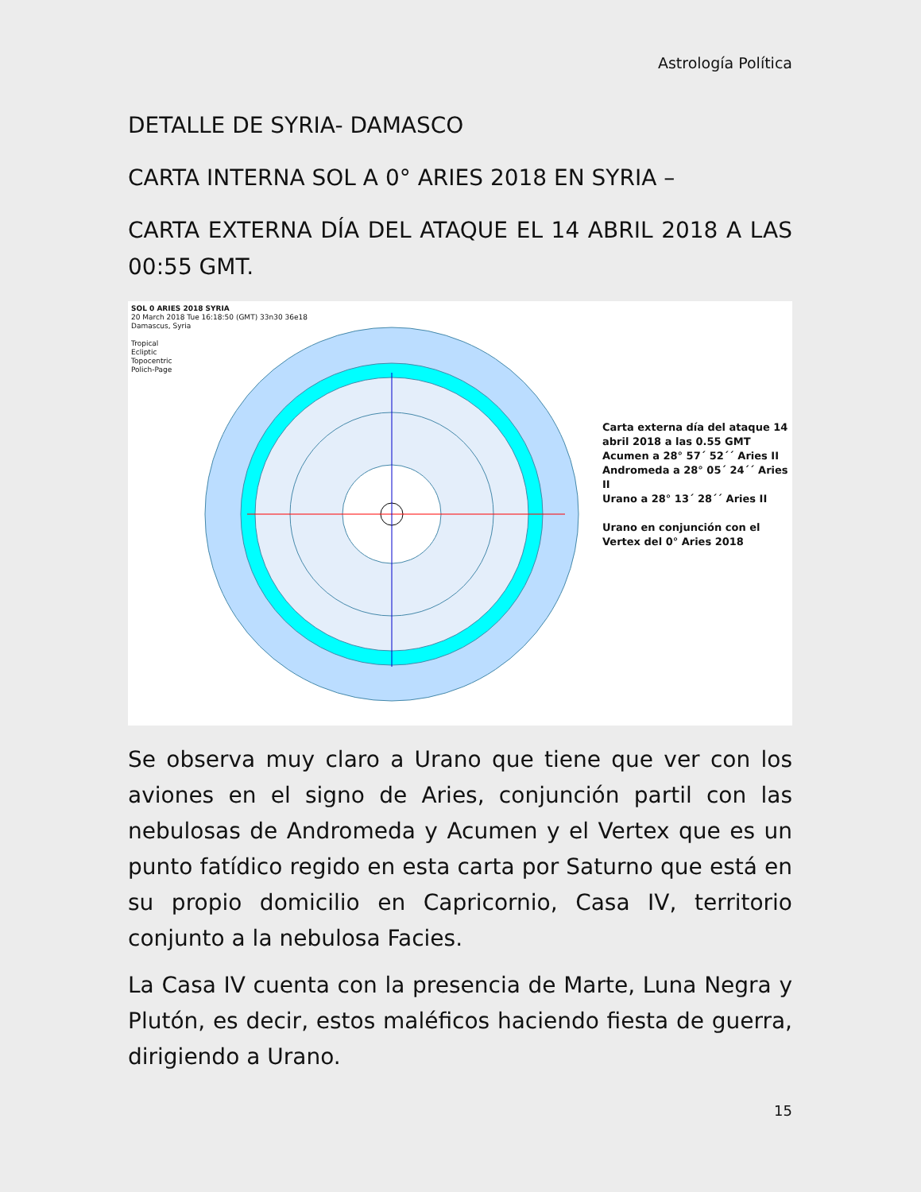Astrología Política
DETALLE DE SYRIA- DAMASCO
CARTA INTERNA SOL A 0° ARIES 2018 EN SYRIA –
CARTA EXTERNA DÍA DEL ATAQUE EL 14 ABRIL 2018 A LAS 00:55 GMT.
SOL 0 ARIES 2018 SYRIA
20 March 2018 Tue 16:18:50 (GMT) 33n30 36e18
Damascus, Syria
Tropical
Ecliptic
Topocentric
Polich-Page
Carta externa día del ataque 14
abril 2018 a las 0.55 GMT
Acumen a 28° 57´ 52´´ Aries II
Andromeda a 28° 05´ 24´´ Aries II
Urano a 28° 13´ 28´´ Aries II
Urano en conjunción con el
Vertex del 0° Aries 2018
Se observa muy claro a Urano que tiene que ver con los aviones en el signo de Aries, conjunción partil con las nebulosas de Andromeda y Acumen y el Vertex que es un punto fatídico regido en esta carta por Saturno que está en su propio domicilio en Capricornio, Casa IV, territorio conjunto a la nebulosa Facies.
La Casa IV cuenta con la presencia de Marte, Luna Negra y Plutón, es decir, estos maléficos haciendo fiesta de guerra, dirigiendo a Urano.
15